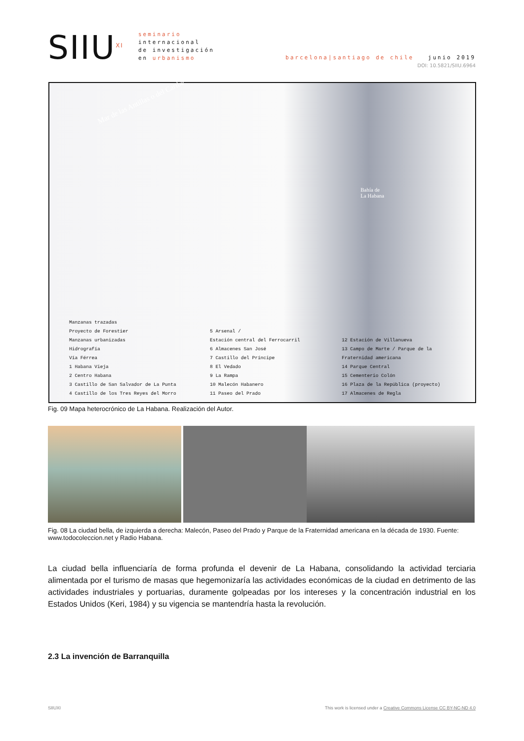SIIU<sup>XI</sup>
seminario
internacional
de investigación
en urbanismo
barcelona|santiago de chile junio 2019
DOI: 10.5821/SIIU.6964
Mar de las Antillas o del Caribe
Bahía de
La Habana
Manzanas trazadas
Proyecto de Forestier
Manzanas urbanizadas
Hidrografía
Vía Férrea
1 Habana Vieja
2 Centro Habana
3 Castillo de San Salvador de La Punta
4 Castillo de los Tres Reyes del Morro
5 Arsenal /
Estación central del Ferrocarril
6 Almacenes San José
7 Castillo del Príncipe
8 El Vedado
9 La Rampa
10 Malecón Habanero
11 Paseo del Prado
12 Estación de Villanueva
13 Campo de Marte / Parque de la
Fraternidad americana
14 Parque Central
15 Cementerio Colón
16 Plaza de la República (proyecto)
17 Almacenes de Regla
Fig. 09 Mapa heterocrónico de La Habana. Realización del Autor.
Fig. 08 La ciudad bella, de izquierda a derecha: Malecón, Paseo del Prado y Parque de la Fraternidad americana en la década de 1930. Fuente: www.todocoleccion.net y Radio Habana.
La ciudad bella influenciaría de forma profunda el devenir de La Habana, consolidando la actividad terciaria alimentada por el turismo de masas que hegemonizaría las actividades económicas de la ciudad en detrimento de las actividades industriales y portuarias, duramente golpeadas por los intereses y la concentración industrial en los Estados Unidos (Keri, 1984) y su vigencia se mantendría hasta la revolución.
2.3 La invención de Barranquilla
SIIUXI This work is licensed under a Creative Commons License CC BY-NC-ND 4.0